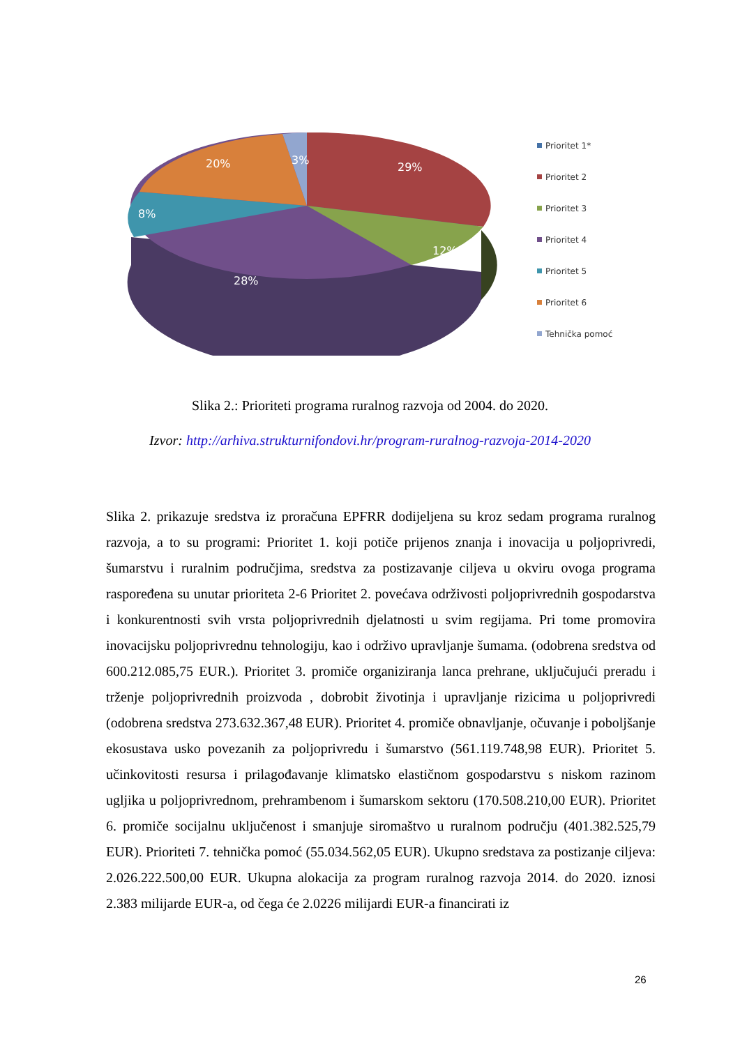29%
12%
28%
8%
20%
3%
Prioritet 1*
Prioritet 2
Prioritet 3
Prioritet 4
Prioritet 5
Prioritet 6
Tehnička pomoć
Slika 2.: Prioriteti programa ruralnog razvoja od 2004. do 2020.
Izvor: http://arhiva.strukturnifondovi.hr/program-ruralnog-razvoja-2014-2020
Slika 2. prikazuje sredstva iz proračuna EPFRR dodijeljena su kroz sedam programa ruralnog razvoja, a to su programi: Prioritet 1. koji potiče prijenos znanja i inovacija u poljoprivredi, šumarstvu i ruralnim područjima, sredstva za postizavanje ciljeva u okviru ovoga programa raspoređena su unutar prioriteta 2-6 Prioritet 2. povećava održivosti poljoprivrednih gospodarstva i konkurentnosti svih vrsta poljoprivrednih djelatnosti u svim regijama. Pri tome promovira inovacijsku poljoprivrednu tehnologiju, kao i održivo upravljanje šumama. (odobrena sredstva od 600.212.085,75 EUR.). Prioritet 3. promiče organiziranja lanca prehrane, uključujući preradu i trženje poljoprivrednih proizvoda , dobrobit životinja i upravljanje rizicima u poljoprivredi (odobrena sredstva 273.632.367,48 EUR). Prioritet 4. promiče obnavljanje, očuvanje i poboljšanje ekosustava usko povezanih za poljoprivredu i šumarstvo (561.119.748,98 EUR). Prioritet 5. učinkovitosti resursa i prilagođavanje klimatsko elastičnom gospodarstvu s niskom razinom ugljika u poljoprivrednom, prehrambenom i šumarskom sektoru (170.508.210,00 EUR). Prioritet 6. promiče socijalnu uključenost i smanjuje siromaštvo u ruralnom području (401.382.525,79 EUR). Prioriteti 7. tehnička pomoć (55.034.562,05 EUR). Ukupno sredstava za postizanje ciljeva: 2.026.222.500,00 EUR. Ukupna alokacija za program ruralnog razvoja 2014. do 2020. iznosi 2.383 milijarde EUR-a, od čega će 2.0226 milijardi EUR-a financirati iz
26